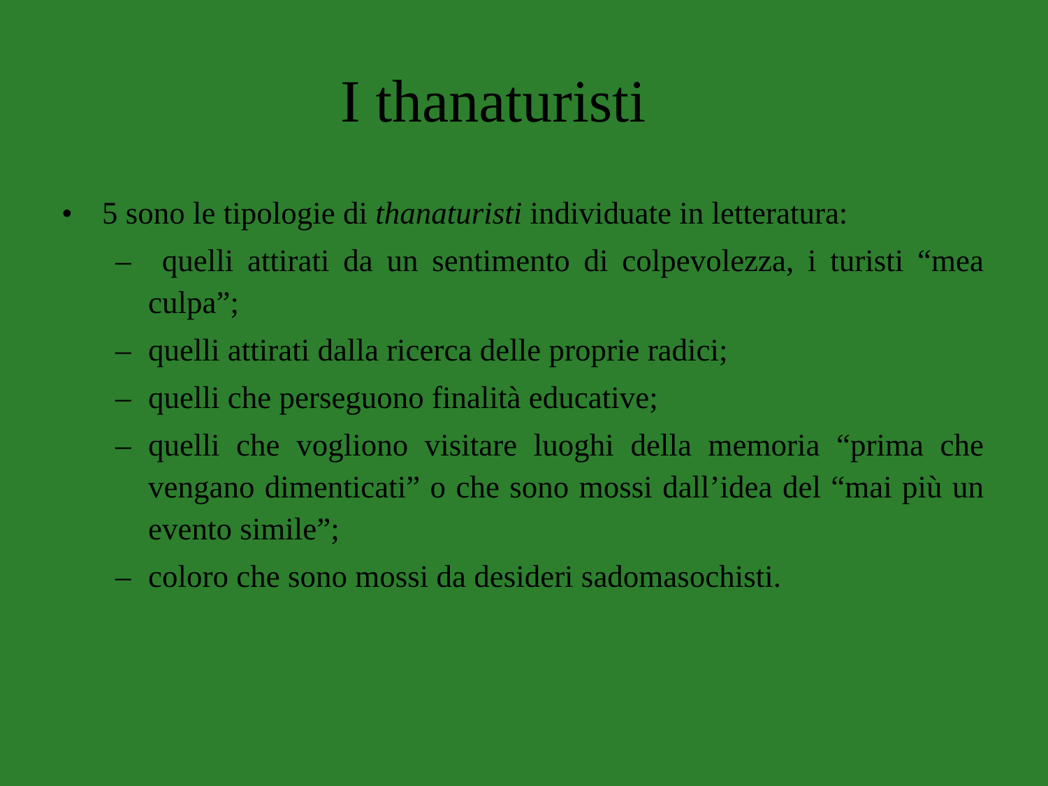I thanaturisti
• 5 sono le tipologie di thanaturisti individuate in letteratura:
– quelli attirati da un sentimento di colpevolezza, i turisti “mea culpa”;
– quelli attirati dalla ricerca delle proprie radici;
– quelli che perseguono finalità educative;
– quelli che vogliono visitare luoghi della memoria “prima che vengano dimenticati” o che sono mossi dall’idea del “mai più un evento simile”;
– coloro che sono mossi da desideri sadomasochisti.